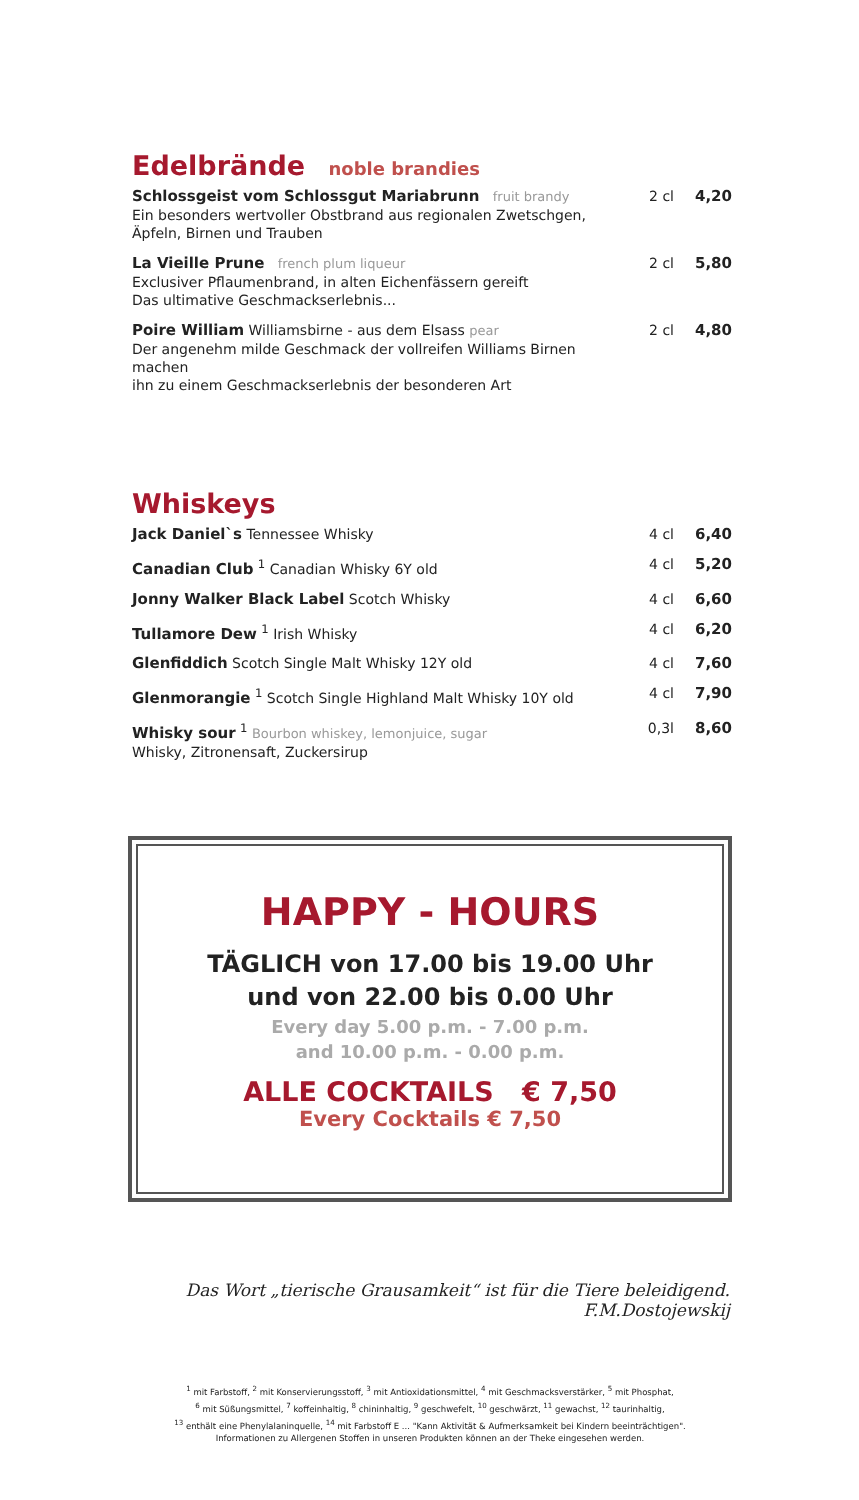Edelbrände noble brandies
Schlossgeist vom Schlossgut Mariabrunn fruit brandy
Ein besonders wertvoller Obstbrand aus regionalen Zwetschgen,
Äpfeln, Birnen und Trauben
2 cl 4,20
La Vieille Prune french plum liqueur
Exclusiver Pflaumenbrand, in alten Eichenfässern gereift
Das ultimative Geschmackserlebnis...
2 cl 5,80
Poire William Williamsbirne - aus dem Elsass pear
Der angenehm milde Geschmack der vollreifen Williams Birnen machen
ihn zu einem Geschmackserlebnis der besonderen Art
2 cl 4,80
Whiskeys
Jack Daniel`s Tennessee Whisky 4 cl 6,40
Canadian Club <sup>1</sup> Canadian Whisky 6Y old
4 cl 5,20
Jonny Walker Black Label Scotch Whisky
4 cl 6,60
Tullamore Dew <sup>1</sup> Irish Whisky 4 cl 6,20
Glenfiddich Scotch Single Malt Whisky 12Y old
4 cl 7,60
Glenmorangie <sup>1</sup> Scotch Single Highland Malt Whisky 10Y old
4 cl 7,90
Whisky sour <sup>1</sup> Bourbon whiskey, lemonjuice, sugar
Whisky, Zitronensaft, Zuckersirup
0,3l 8,60
HAPPY - HOURS
TÄGLICH von 17.00 bis 19.00 Uhr
und von 22.00 bis 0.00 Uhr
Every day 5.00 p.m. - 7.00 p.m.
and 10.00 p.m. - 0.00 p.m.
ALLE COCKTAILS € 7,50
Every Cocktails € 7,50
Das Wort „tierische Grausamkeit“ ist für die Tiere beleidigend.
F.M.Dostojewskij
<sup>1</sup> mit Farbstoff, <sup>2</sup> mit Konservierungsstoff, <sup>3</sup> mit Antioxidationsmittel, <sup>4</sup> mit Geschmacksverstärker, <sup>5</sup> mit Phosphat,
<sup>6</sup> mit Süßungsmittel, <sup>7</sup> koffeinhaltig, <sup>8</sup> chininhaltig, <sup>9</sup> geschwefelt, <sup>10</sup> geschwärzt, <sup>11</sup> gewachst, <sup>12</sup> taurinhaltig,
<sup>13</sup> enthält eine Phenylalaninquelle, <sup>14</sup> mit Farbstoff E ... "Kann Aktivität & Aufmerksamkeit bei Kindern beeinträchtigen".
Informationen zu Allergenen Stoffen in unseren Produkten können an der Theke eingesehen werden.